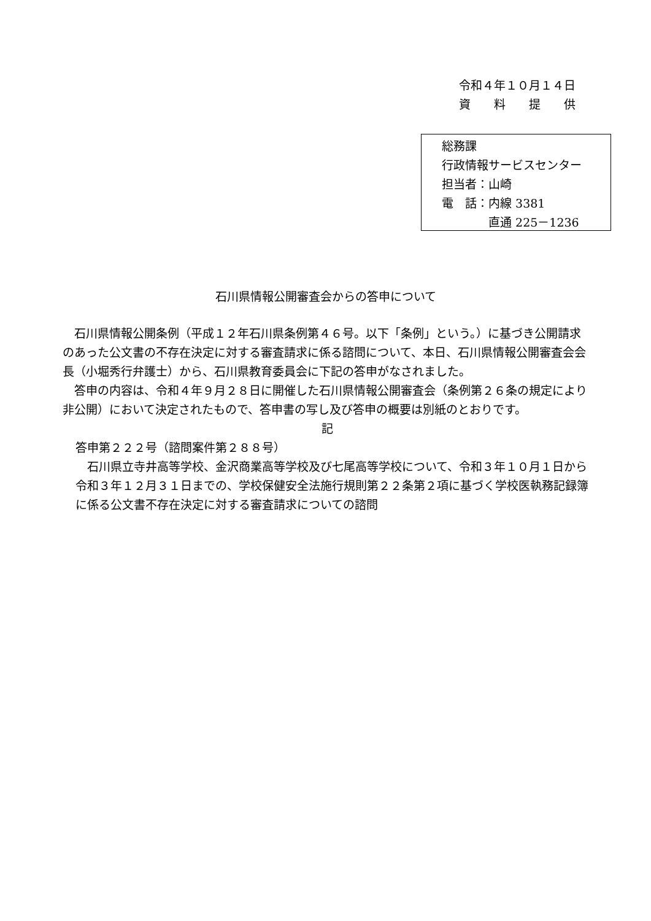令和４年１０月１４日
資　　料　　提　　供
総務課
行政情報サービスセンター
担当者：山崎
電　話：内線 3381
　　　　直通 225－1236
石川県情報公開審査会からの答申について
石川県情報公開条例（平成１２年石川県条例第４６号。以下「条例」という。）に基づき公開請求のあった公文書の不存在決定に対する審査請求に係る諮問について、本日、石川県情報公開審査会会長（小堀秀行弁護士）から、石川県教育委員会に下記の答申がなされました。
答申の内容は、令和４年９月２８日に開催した石川県情報公開審査会（条例第２６条の規定により非公開）において決定されたもので、答申書の写し及び答申の概要は別紙のとおりです。
記
答申第２２２号（諮問案件第２８８号）
石川県立寺井高等学校、金沢商業高等学校及び七尾高等学校について、令和３年１０月１日から令和３年１２月３１日までの、学校保健安全法施行規則第２２条第２項に基づく学校医執務記録簿に係る公文書不存在決定に対する審査請求についての諮問